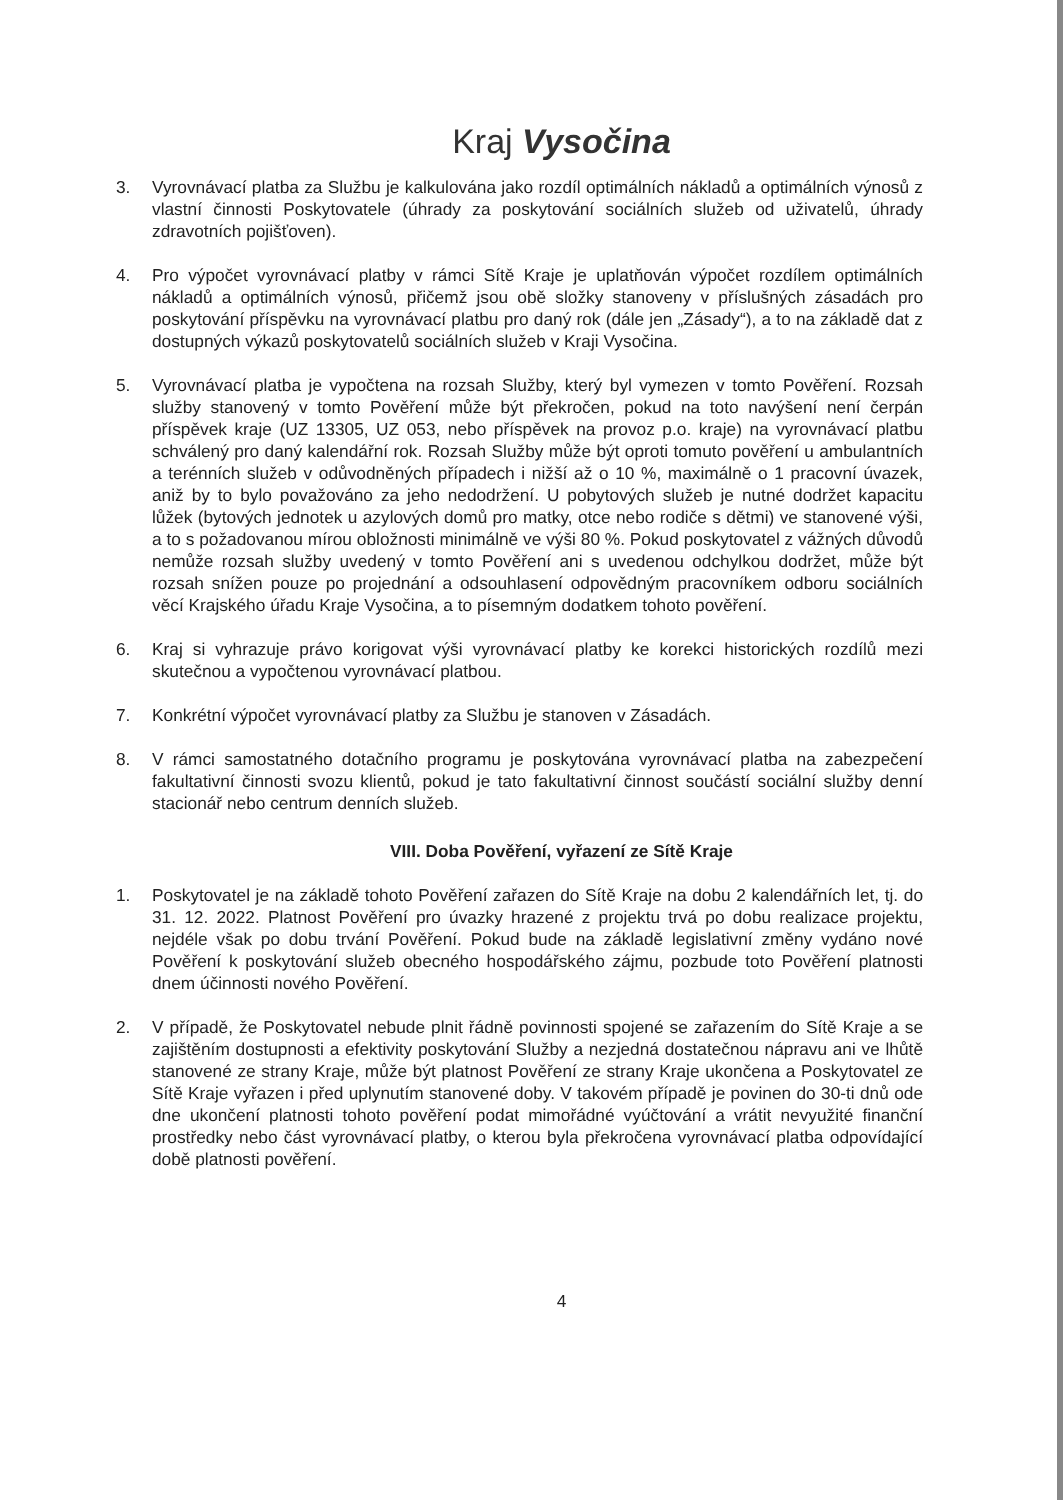Kraj Vysočina
3. Vyrovnávací platba za Službu je kalkulována jako rozdíl optimálních nákladů a optimálních výnosů z vlastní činnosti Poskytovatele (úhrady za poskytování sociálních služeb od uživatelů, úhrady zdravotních pojišťoven).
4. Pro výpočet vyrovnávací platby v rámci Sítě Kraje je uplatňován výpočet rozdílem optimálních nákladů a optimálních výnosů, přičemž jsou obě složky stanoveny v příslušných zásadách pro poskytování příspěvku na vyrovnávací platbu pro daný rok (dále jen „Zásady“), a to na základě dat z dostupných výkazů poskytovatelů sociálních služeb v Kraji Vysočina.
5. Vyrovnávací platba je vypočtena na rozsah Služby, který byl vymezen v tomto Pověření. Rozsah služby stanovený v tomto Pověření může být překročen, pokud na toto navýšení není čerpán příspěvek kraje (UZ 13305, UZ 053, nebo příspěvek na provoz p.o. kraje) na vyrovnávací platbu schválený pro daný kalendářní rok. Rozsah Služby může být oproti tomuto pověření u ambulantních a terénních služeb v odůvodněných případech i nižší až o 10 %, maximálně o 1 pracovní úvazek, aniž by to bylo považováno za jeho nedodržení. U pobytových služeb je nutné dodržet kapacitu lůžek (bytových jednotek u azylových domů pro matky, otce nebo rodiče s dětmi) ve stanovené výši, a to s požadovanou mírou obložnosti minimálně ve výši 80 %. Pokud poskytovatel z vážných důvodů nemůže rozsah služby uvedený v tomto Pověření ani s uvedenou odchylkou dodržet, může být rozsah snížen pouze po projednání a odsouhlasení odpovědným pracovníkem odboru sociálních věcí Krajského úřadu Kraje Vysočina, a to písemným dodatkem tohoto pověření.
6. Kraj si vyhrazuje právo korigovat výši vyrovnávací platby ke korekci historických rozdílů mezi skutečnou a vypočtenou vyrovnávací platbou.
7. Konkrétní výpočet vyrovnávací platby za Službu je stanoven v Zásadách.
8. V rámci samostatného dotačního programu je poskytována vyrovnávací platba na zabezpečení fakultativní činnosti svozu klientů, pokud je tato fakultativní činnost součástí sociální služby denní stacionář nebo centrum denních služeb.
VIII. Doba Pověření, vyřazení ze Sítě Kraje
1. Poskytovatel je na základě tohoto Pověření zařazen do Sítě Kraje na dobu 2 kalendářních let, tj. do 31. 12. 2022. Platnost Pověření pro úvazky hrazené z projektu trvá po dobu realizace projektu, nejdéle však po dobu trvání Pověření. Pokud bude na základě legislativní změny vydáno nové Pověření k poskytování služeb obecného hospodářského zájmu, pozbude toto Pověření platnosti dnem účinnosti nového Pověření.
2. V případě, že Poskytovatel nebude plnit řádně povinnosti spojené se zařazením do Sítě Kraje a se zajištěním dostupnosti a efektivity poskytování Služby a nezjedná dostatečnou nápravu ani ve lhůtě stanovené ze strany Kraje, může být platnost Pověření ze strany Kraje ukončena a Poskytovatel ze Sítě Kraje vyřazen i před uplynutím stanovené doby. V takovém případě je povinen do 30-ti dnů ode dne ukončení platnosti tohoto pověření podat mimořádné vyúčtování a vrátit nevyužité finanční prostředky nebo část vyrovnávací platby, o kterou byla překročena vyrovnávací platba odpovídající době platnosti pověření.
4